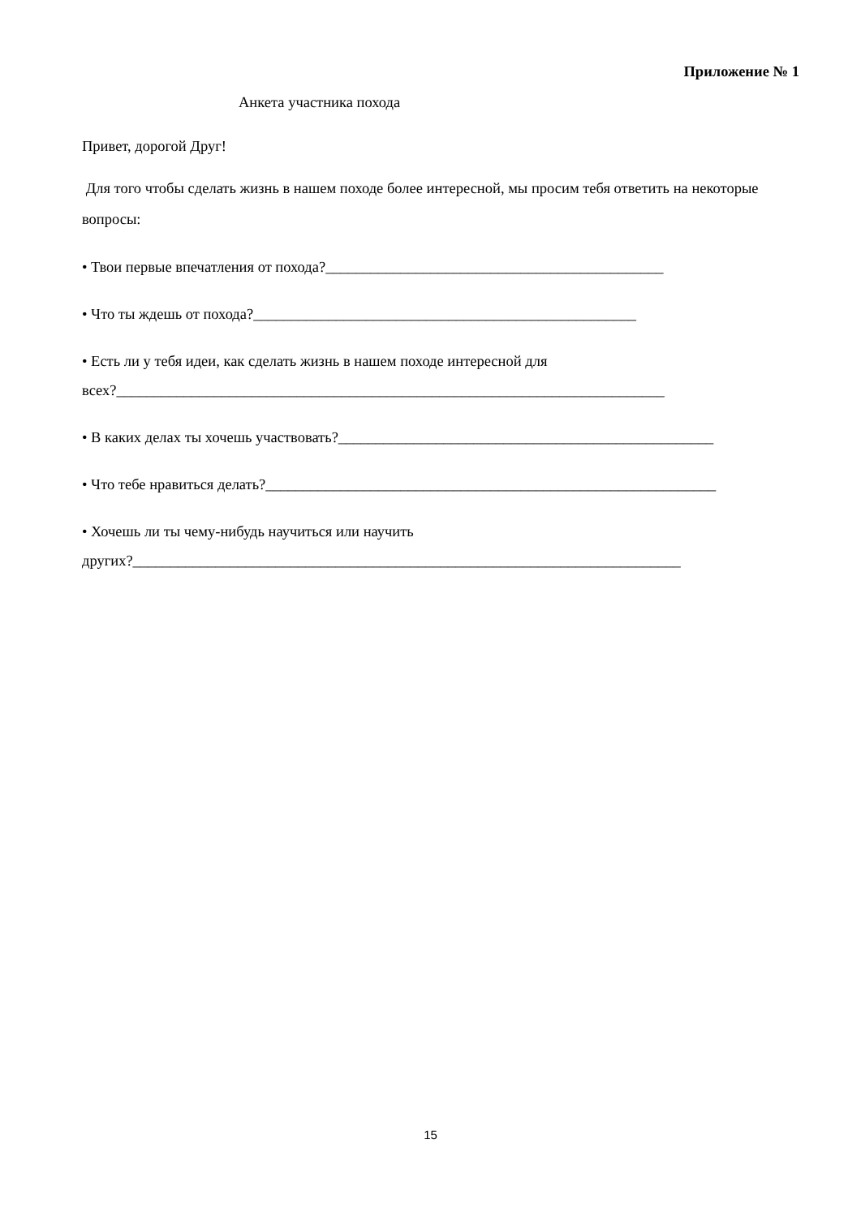Приложение № 1
Анкета участника похода
Привет, дорогой Друг!
Для того чтобы сделать жизнь в нашем походе более интересной, мы просим тебя ответить на некоторые вопросы:
• Твои первые впечатления от похода?_____________________________________________
• Что ты ждешь от похода?___________________________________________________
• Есть ли у тебя идеи, как сделать жизнь в нашем походе интересной для
всех?_________________________________________________________________________
• В каких делах ты хочешь участвовать?__________________________________________________
• Что тебе нравиться делать?____________________________________________________________
• Хочешь ли ты чему-нибудь научиться или научить
других?_________________________________________________________________________
15